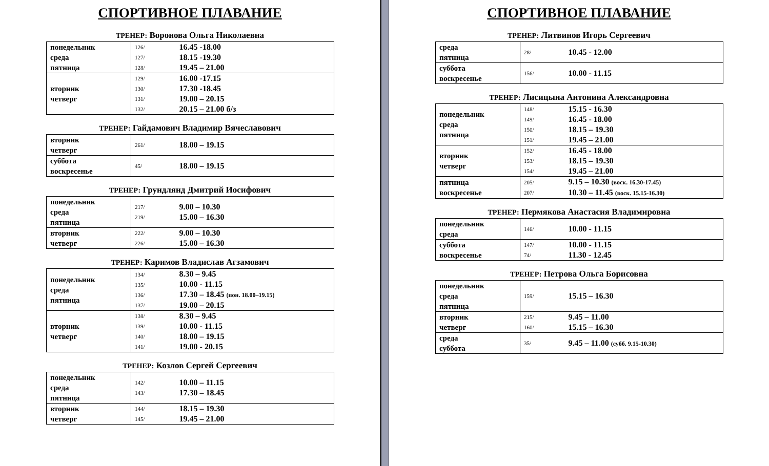СПОРТИВНОЕ ПЛАВАНИЕ
ТРЕНЕР: Воронова Ольга Николаевна
| понедельник среда пятница | 126/ 127/ 128/ | 16.45 -18.00 18.15 -19.30 19.45 – 21.00 |
| вторник четверг | 129/ 130/ 131/ 132/ | 16.00 -17.15 17.30 -18.45 19.00 – 20.15 20.15 – 21.00 б/з |
ТРЕНЕР: Гайдамович Владимир Вячеславович
| вторник четверг | 261/ | 18.00 – 19.15 |
| суббота воскресенье | 45/ | 18.00 – 19.15 |
ТРЕНЕР: Грундлянд Дмитрий Иосифович
| понедельник среда пятница | 217/ 219/ | 9.00 – 10.30 15.00 – 16.30 |
| вторник четверг | 222/ 226/ | 9.00 – 10.30 15.00 – 16.30 |
ТРЕНЕР: Каримов Владислав Агзамович
| понедельник среда пятница | 134/ 135/ 136/ 137/ | 8.30 – 9.45 10.00 - 11.15 17.30 – 18.45 (пон. 18.00–19.15) 19.00 – 20.15 |
| вторник четверг | 138/ 139/ 140/ 141/ | 8.30 – 9.45 10.00 - 11.15 18.00 – 19.15 19.00 - 20.15 |
ТРЕНЕР: Козлов Сергей Сергеевич
| понедельник среда пятница | 142/ 143/ | 10.00 – 11.15 17.30 – 18.45 |
| вторник четверг | 144/ 145/ | 18.15 – 19.30 19.45 – 21.00 |
СПОРТИВНОЕ ПЛАВАНИЕ
ТРЕНЕР: Литвинов Игорь Сергеевич
| среда пятница | 28/ | 10.45 - 12.00 |
| суббота воскресенье | 156/ | 10.00 - 11.15 |
ТРЕНЕР: Лисицына Антонина Александровна
| понедельник среда пятница | 148/ 149/ 150/ 151/ | 15.15 - 16.30 16.45 - 18.00 18.15 – 19.30 19.45 – 21.00 |
| вторник четверг | 152/ 153/ 154/ | 16.45 - 18.00 18.15 – 19.30 19.45 – 21.00 |
| пятница воскресенье | 205/ 207/ | 9.15 – 10.30 (воск. 16.30-17.45) 10.30 – 11.45 (воск. 15.15-16.30) |
ТРЕНЕР: Пермякова Анастасия Владимировна
| понедельник среда | 146/ | 10.00 - 11.15 |
| суббота воскресенье | 147/ 74/ | 10.00 - 11.15 11.30 - 12.45 |
ТРЕНЕР: Петрова Ольга Борисовна
| понедельник среда пятница | 159/ | 15.15 – 16.30 |
| вторник четверг | 215/ 160/ | 9.45 – 11.00 15.15 – 16.30 |
| среда суббота | 35/ | 9.45 – 11.00 (субб. 9.15-10.30) |